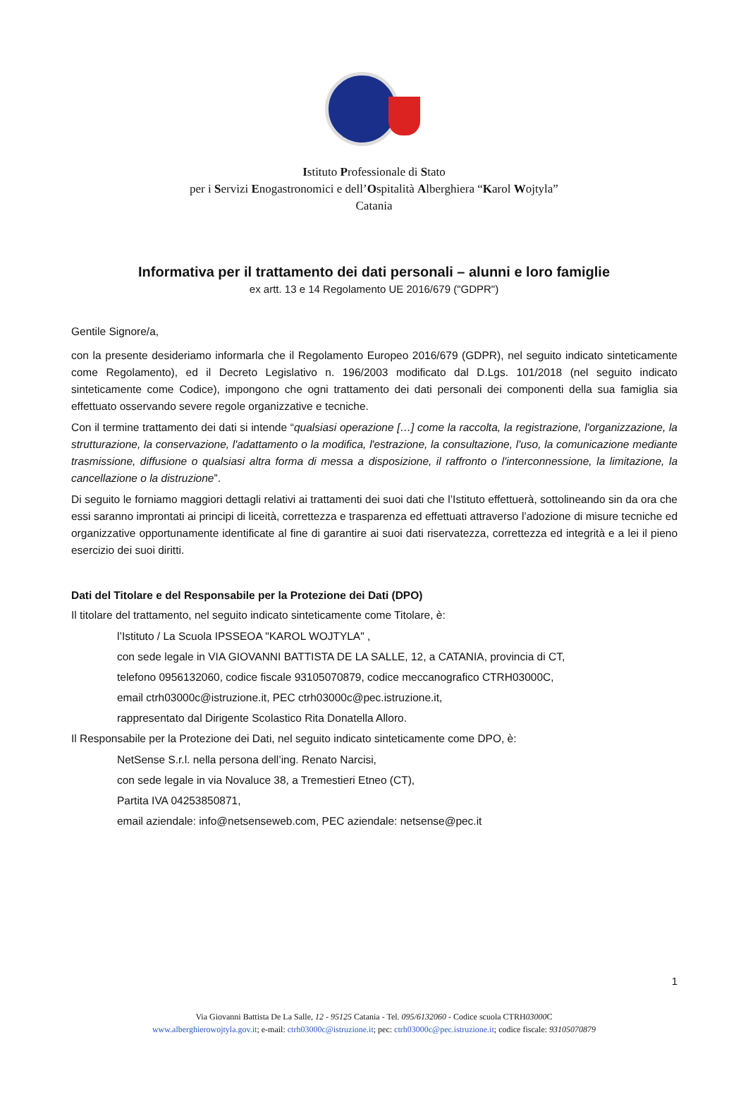Istituto Professionale di Stato
per i Servizi Enogastronomici e dell’Ospitalità Alberghiera “Karol Wojtyla”
Catania
Informativa per il trattamento dei dati personali – alunni e loro famiglie
ex artt. 13 e 14 Regolamento UE 2016/679 ("GDPR")
Gentile Signore/a,
con la presente desideriamo informarla che il Regolamento Europeo 2016/679 (GDPR), nel seguito indicato sinteticamente come Regolamento), ed il Decreto Legislativo n. 196/2003 modificato dal D.Lgs. 101/2018 (nel seguito indicato sinteticamente come Codice), impongono che ogni trattamento dei dati personali dei componenti della sua famiglia sia effettuato osservando severe regole organizzative e tecniche.
Con il termine trattamento dei dati si intende “qualsiasi operazione […] come la raccolta, la registrazione, l'organizzazione, la strutturazione, la conservazione, l'adattamento o la modifica, l'estrazione, la consultazione, l'uso, la comunicazione mediante trasmissione, diffusione o qualsiasi altra forma di messa a disposizione, il raffronto o l'interconnessione, la limitazione, la cancellazione o la distruzione”.
Di seguito le forniamo maggiori dettagli relativi ai trattamenti dei suoi dati che l’Istituto effettuerà, sottolineando sin da ora che essi saranno improntati ai principi di liceità, correttezza e trasparenza ed effettuati attraverso l’adozione di misure tecniche ed organizzative opportunamente identificate al fine di garantire ai suoi dati riservatezza, correttezza ed integrità e a lei il pieno esercizio dei suoi diritti.
Dati del Titolare e del Responsabile per la Protezione dei Dati (DPO)
Il titolare del trattamento, nel seguito indicato sinteticamente come Titolare, è:
l’Istituto / La Scuola IPSSEOA "KAROL WOJTYLA" ,
con sede legale in VIA GIOVANNI BATTISTA DE LA SALLE, 12, a CATANIA, provincia di CT,
telefono 0956132060, codice fiscale 93105070879, codice meccanografico CTRH03000C,
email ctrh03000c@istruzione.it, PEC ctrh03000c@pec.istruzione.it,
rappresentato dal Dirigente Scolastico Rita Donatella Alloro.
Il Responsabile per la Protezione dei Dati, nel seguito indicato sinteticamente come DPO, è:
NetSense S.r.l. nella persona dell’ing. Renato Narcisi,
con sede legale in via Novaluce 38, a Tremestieri Etneo (CT),
Partita IVA 04253850871,
email aziendale: info@netsenseweb.com, PEC aziendale: netsense@pec.it
1
Via Giovanni Battista De La Salle, 12 - 95125 Catania - Tel. 095/6132060 - Codice scuola CTRH03000 C
www.alberghierowojtyla.gov.it; e-mail: ctrh03000c@istruzione.it; pec: ctrh03000c@pec.istruzione.it; codice fiscale: 93105070879